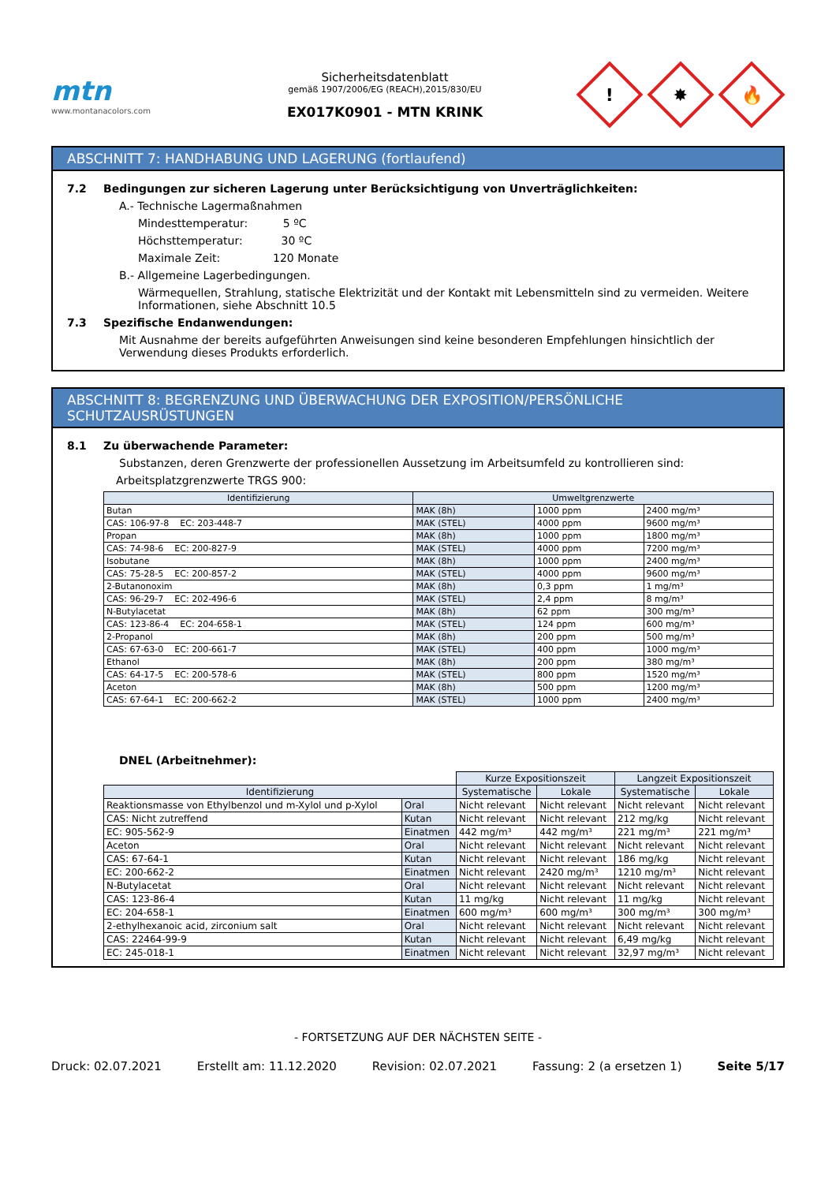mtn
www.montanacolors.com
Sicherheitsdatenblatt
gemäß 1907/2006/EG (REACH),2015/830/EU
EX017K0901 - MTN KRINK
!
✸
🔥
ABSCHNITT 7: HANDHABUNG UND LAGERUNG (fortlaufend)
7.2 Bedingungen zur sicheren Lagerung unter Berücksichtigung von Unverträglichkeiten:
A.- Technische Lagermaßnahmen
Mindesttemperatur: 5 ºC
Höchsttemperatur: 30 ºC
Maximale Zeit: 120 Monate
B.- Allgemeine Lagerbedingungen.
Wärmequellen, Strahlung, statische Elektrizität und der Kontakt mit Lebensmitteln sind zu vermeiden. Weitere Informationen, siehe Abschnitt 10.5
7.3 Spezifische Endanwendungen:
Mit Ausnahme der bereits aufgeführten Anweisungen sind keine besonderen Empfehlungen hinsichtlich der Verwendung dieses Produkts erforderlich.
ABSCHNITT 8: BEGRENZUNG UND ÜBERWACHUNG DER EXPOSITION/PERSÖNLICHE SCHUTZAUSRÜSTUNGEN
8.1 Zu überwachende Parameter:
Substanzen, deren Grenzwerte der professionellen Aussetzung im Arbeitsumfeld zu kontrollieren sind:
Arbeitsplatzgrenzwerte TRGS 900:
| Identifizierung | Umweltgrenzwerte | | |
| --- | --- | --- | --- |
| Butan | MAK (8h) | 1000 ppm | 2400 mg/m³ |
| CAS: 106-97-8 EC: 203-448-7 | MAK (STEL) | 4000 ppm | 9600 mg/m³ |
| Propan | MAK (8h) | 1000 ppm | 1800 mg/m³ |
| CAS: 74-98-6 EC: 200-827-9 | MAK (STEL) | 4000 ppm | 7200 mg/m³ |
| Isobutane | MAK (8h) | 1000 ppm | 2400 mg/m³ |
| CAS: 75-28-5 EC: 200-857-2 | MAK (STEL) | 4000 ppm | 9600 mg/m³ |
| 2-Butanonoxim | MAK (8h) | 0,3 ppm | 1 mg/m³ |
| CAS: 96-29-7 EC: 202-496-6 | MAK (STEL) | 2,4 ppm | 8 mg/m³ |
| N-Butylacetat | MAK (8h) | 62 ppm | 300 mg/m³ |
| CAS: 123-86-4 EC: 204-658-1 | MAK (STEL) | 124 ppm | 600 mg/m³ |
| 2-Propanol | MAK (8h) | 200 ppm | 500 mg/m³ |
| CAS: 67-63-0 EC: 200-661-7 | MAK (STEL) | 400 ppm | 1000 mg/m³ |
| Ethanol | MAK (8h) | 200 ppm | 380 mg/m³ |
| CAS: 64-17-5 EC: 200-578-6 | MAK (STEL) | 800 ppm | 1520 mg/m³ |
| Aceton | MAK (8h) | 500 ppm | 1200 mg/m³ |
| CAS: 67-64-1 EC: 200-662-2 | MAK (STEL) | 1000 ppm | 2400 mg/m³ |
DNEL (Arbeitnehmer):
| | | Kurze Expositionszeit | | Langzeit Expositionszeit | |
| Identifizierung | | Systematische | Lokale | Systematische | Lokale |
| Reaktionsmasse von Ethylbenzol und m-Xylol und p-Xylol | Oral | Nicht relevant | Nicht relevant | Nicht relevant | Nicht relevant |
| CAS: Nicht zutreffend | Kutan | Nicht relevant | Nicht relevant | 212 mg/kg | Nicht relevant |
| EC: 905-562-9 | Einatmen | 442 mg/m³ | 442 mg/m³ | 221 mg/m³ | 221 mg/m³ |
| Aceton | Oral | Nicht relevant | Nicht relevant | Nicht relevant | Nicht relevant |
| CAS: 67-64-1 | Kutan | Nicht relevant | Nicht relevant | 186 mg/kg | Nicht relevant |
| EC: 200-662-2 | Einatmen | Nicht relevant | 2420 mg/m³ | 1210 mg/m³ | Nicht relevant |
| N-Butylacetat | Oral | Nicht relevant | Nicht relevant | Nicht relevant | Nicht relevant |
| CAS: 123-86-4 | Kutan | 11 mg/kg | Nicht relevant | 11 mg/kg | Nicht relevant |
| EC: 204-658-1 | Einatmen | 600 mg/m³ | 600 mg/m³ | 300 mg/m³ | 300 mg/m³ |
| 2-ethylhexanoic acid, zirconium salt | Oral | Nicht relevant | Nicht relevant | Nicht relevant | Nicht relevant |
| CAS: 22464-99-9 | Kutan | Nicht relevant | Nicht relevant | 6,49 mg/kg | Nicht relevant |
| EC: 245-018-1 | Einatmen | Nicht relevant | Nicht relevant | 32,97 mg/m³ | Nicht relevant |
- FORTSETZUNG AUF DER NÄCHSTEN SEITE -
Druck: 02.07.2021 Erstellt am: 11.12.2020 Revision: 02.07.2021 Fassung: 2 (a ersetzen 1) Seite 5/17